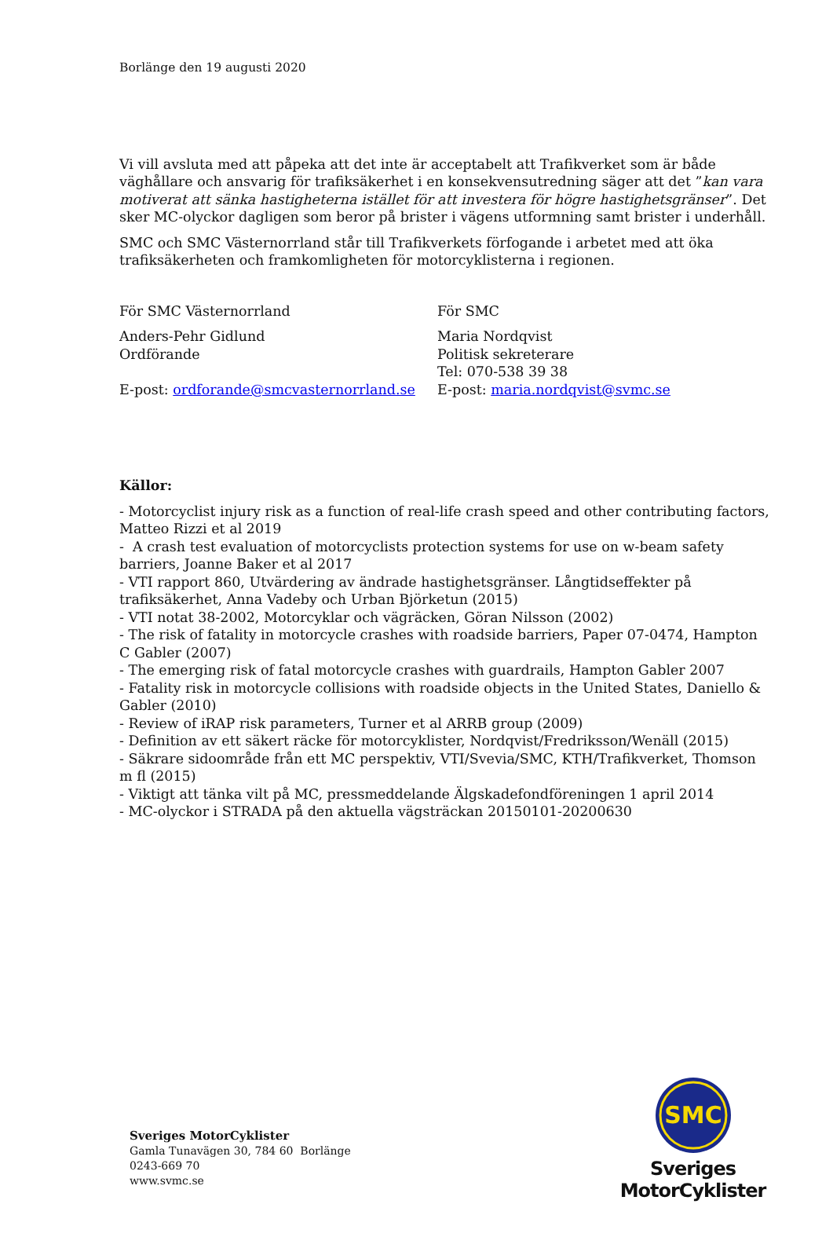Borlänge den 19 augusti 2020
Vi vill avsluta med att påpeka att det inte är acceptabelt att Trafikverket som är både väghållare och ansvarig för trafiksäkerhet i en konsekvensutredning säger att det ”kan vara motiverat att sänka hastigheterna istället för att investera för högre hastighetsgränser”. Det sker MC-olyckor dagligen som beror på brister i vägens utformning samt brister i underhåll.
SMC och SMC Västernorrland står till Trafikverkets förfogande i arbetet med att öka trafiksäkerheten och framkomligheten för motorcyklisterna i regionen.
För SMC Västernorrland
Anders-Pehr Gidlund
Ordförande
E-post: ordforande@smcvasternorrland.se
För SMC
Maria Nordqvist
Politisk sekreterare
Tel: 070-538 39 38
E-post: maria.nordqvist@svmc.se
Källor:
- Motorcyclist injury risk as a function of real-life crash speed and other contributing factors, Matteo Rizzi et al 2019
- A crash test evaluation of motorcyclists protection systems for use on w-beam safety barriers, Joanne Baker et al 2017
- VTI rapport 860, Utvärdering av ändrade hastighetsgränser. Långtidseffekter på trafiksäkerhet, Anna Vadeby och Urban Björketun (2015)
- VTI notat 38-2002, Motorcyklar och vägräcken, Göran Nilsson (2002)
- The risk of fatality in motorcycle crashes with roadside barriers, Paper 07-0474, Hampton C Gabler (2007)
- The emerging risk of fatal motorcycle crashes with guardrails, Hampton Gabler 2007
- Fatality risk in motorcycle collisions with roadside objects in the United States, Daniello & Gabler (2010)
- Review of iRAP risk parameters, Turner et al ARRB group (2009)
- Definition av ett säkert räcke för motorcyklister, Nordqvist/Fredriksson/Wenäll (2015)
- Säkrare sidoområde från ett MC perspektiv, VTI/Svevia/SMC, KTH/Trafikverket, Thomson m fl (2015)
- Viktigt att tänka vilt på MC, pressmeddelande Älgskadefondföreningen 1 april 2014
- MC-olyckor i STRADA på den aktuella vägsträckan 20150101-20200630
Sveriges MotorCyklister
Gamla Tunavägen 30, 784 60 Borlänge
0243-669 70
www.svmc.se
SMC
Sveriges MotorCyklister